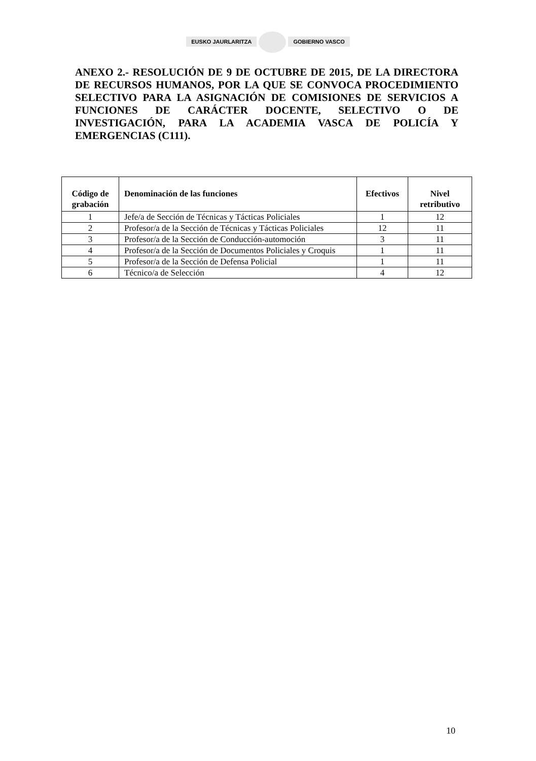EUSKO JAURLARITZA GOBIERNO VASCO
ANEXO 2.- RESOLUCIÓN DE 9 DE OCTUBRE DE 2015, DE LA DIRECTORA DE RECURSOS HUMANOS, POR LA QUE SE CONVOCA PROCEDIMIENTO SELECTIVO PARA LA ASIGNACIÓN DE COMISIONES DE SERVICIOS A FUNCIONES DE CARÁCTER DOCENTE, SELECTIVO O DE INVESTIGACIÓN, PARA LA ACADEMIA VASCA DE POLICÍA Y EMERGENCIAS (C111).
| Código de grabación | Denominación de las funciones | Efectivos | Nivel retributivo |
| --- | --- | --- | --- |
| 1 | Jefe/a de Sección de Técnicas y Tácticas Policiales | 1 | 12 |
| 2 | Profesor/a de la Sección de Técnicas y Tácticas Policiales | 12 | 11 |
| 3 | Profesor/a de la Sección de Conducción-automoción | 3 | 11 |
| 4 | Profesor/a de la Sección de Documentos Policiales y Croquis | 1 | 11 |
| 5 | Profesor/a de la Sección de Defensa Policial | 1 | 11 |
| 6 | Técnico/a de Selección | 4 | 12 |
10